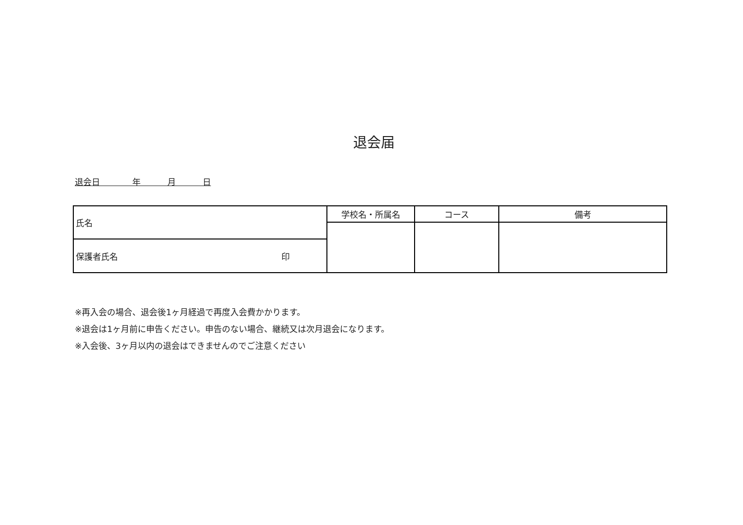退会届
退会日 年 月 日
| 氏名 | 学校名・所属名 | コース | 備考 |
| 保護者氏名 印 | | | |
※再入会の場合、退会後1ヶ月経過で再度入会費かかります。
※退会は1ヶ月前に申告ください。申告のない場合、継続又は次月退会になります。
※入会後、3ヶ月以内の退会はできませんのでご注意ください